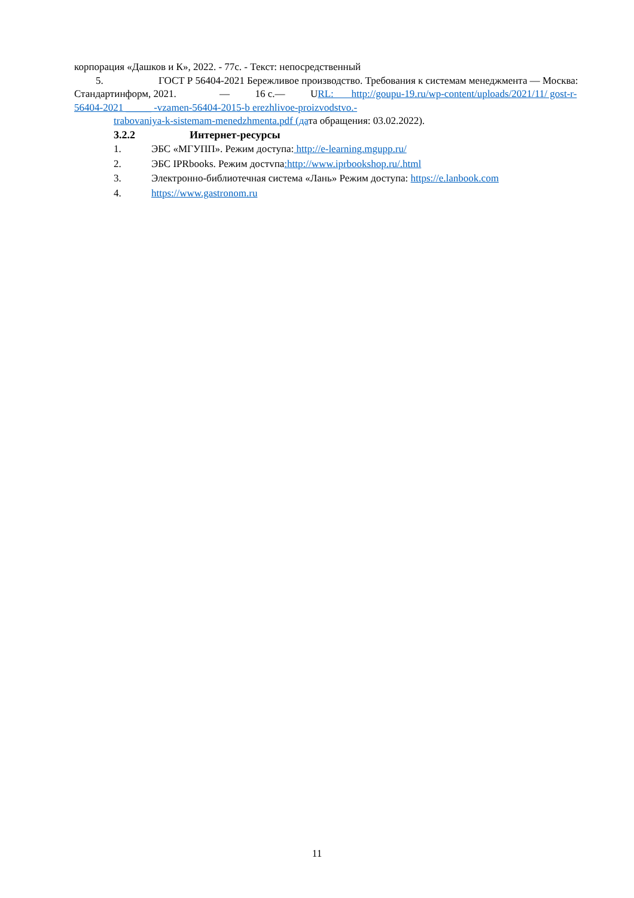корпорация «Дашков и К», 2022. - 77с. - Текст: непосредственный
5. ГОСТ Р 56404-2021 Бережливое производство. Требования к системам менеджмента — Москва: Стандартинформ, 2021. — 16 с.— URL: http://goupu-19.ru/wp-content/uploads/2021/11/ gost-r-56404-2021 _____ -vzamen-56404-2015-b erezhlivoe-proizvodstvo.-
trabovaniya-k-sistemam-menedzhmenta.pdf (дата обращения: 03.02.2022).
3.2.2 Интернет-ресурсы
1. ЭБС «МГУПП». Режим доступа: http://e-learning.mgupp.ru/
2. ЭБС IPRbooks. Режим достvпа:http://www.iprbookshop.ru/.html
3. Электронно-библиотечная система «Лань» Режим доступа: https://e.lanbook.com
4. https://www.gastronom.ru
11